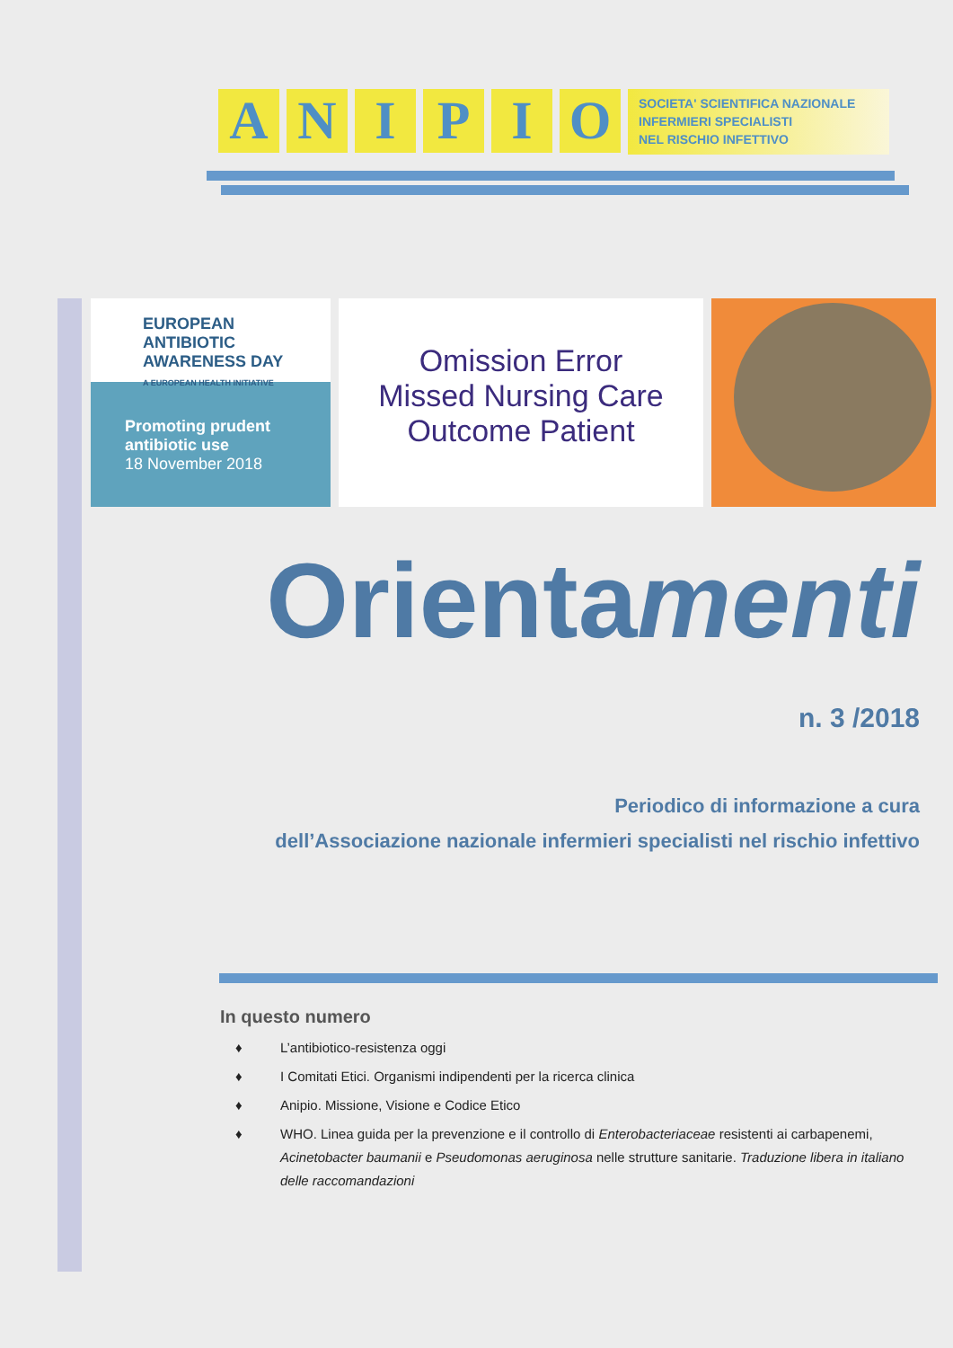A N I P I O
SOCIETA' SCIENTIFICA NAZIONALE
INFERMIERI SPECIALISTI
NEL RISCHIO INFETTIVO
EUROPEAN
ANTIBIOTIC
AWARENESS DAY
A EUROPEAN HEALTH INITIATIVE
Promoting prudent antibiotic use
18 November 2018
Omission Error
Missed Nursing Care
Outcome Patient
Orientamenti
n. 3 /2018
Periodico di informazione a cura
dell’Associazione nazionale infermieri specialisti nel rischio infettivo
In questo numero
♦ L’antibiotico-resistenza oggi
♦ I Comitati Etici. Organismi indipendenti per la ricerca clinica
♦ Anipio. Missione, Visione e Codice Etico
♦ WHO. Linea guida per la prevenzione e il controllo di Enterobacteriaceae resistenti ai carbapenemi, Acinetobacter baumanii e Pseudomonas aeruginosa nelle strutture sanitarie. Traduzione libera in italiano delle raccomandazioni